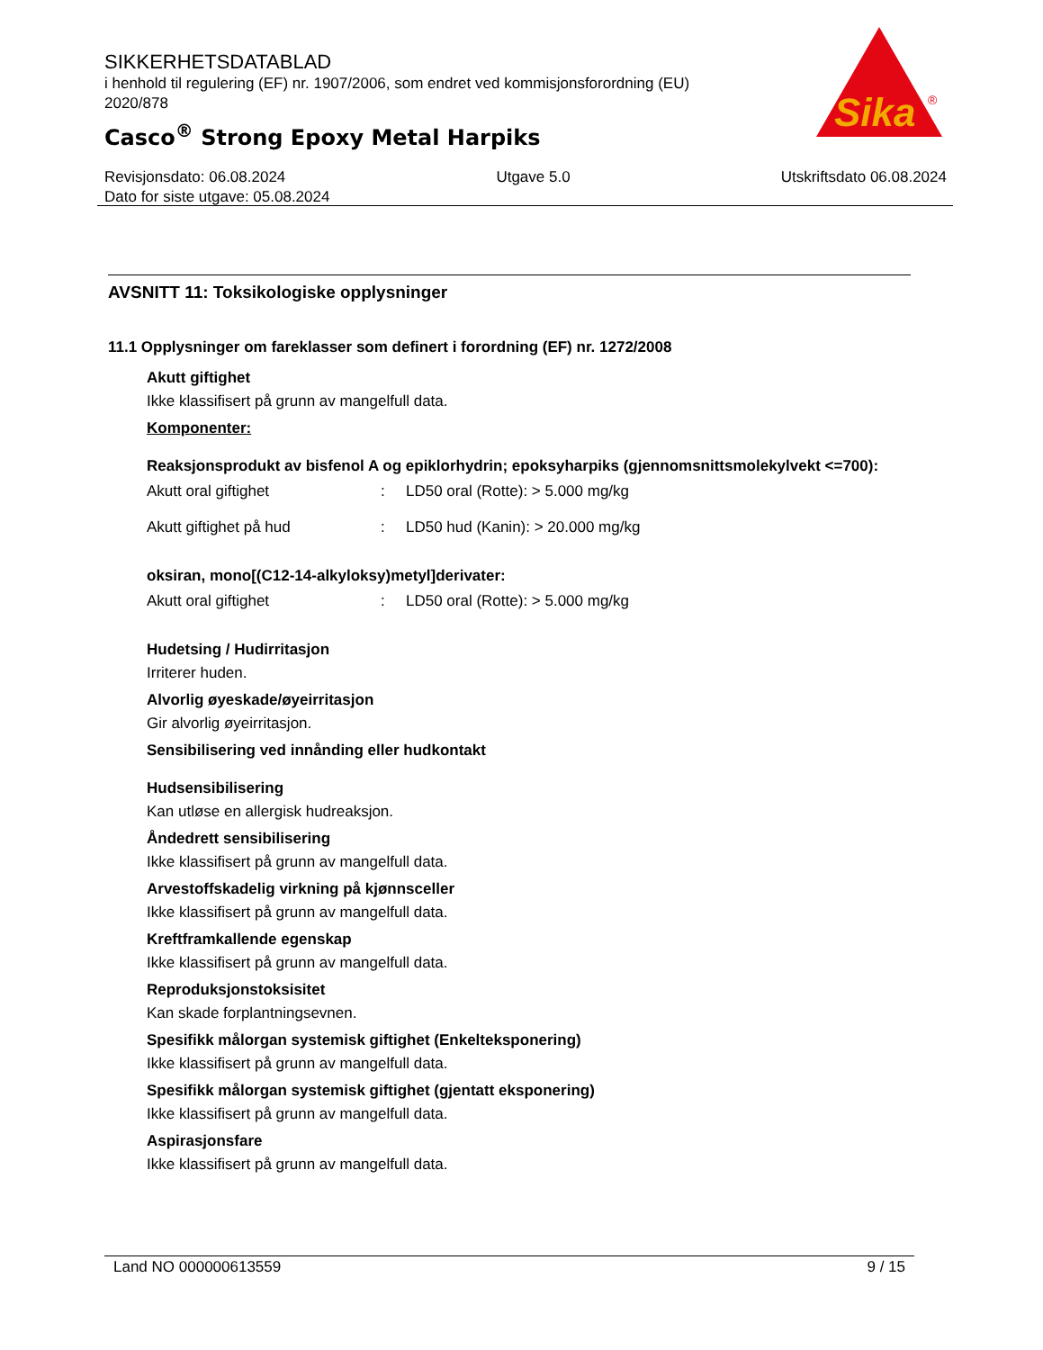SIKKERHETSDATABLAD
i henhold til regulering (EF) nr. 1907/2006, som endret ved kommisjonsforordning (EU) 2020/878
Casco<sup>®</sup> Strong Epoxy Metal Harpiks
Sika
®
Revisjonsdato: 06.08.2024 Utgave 5.0 Utskriftsdato 06.08.2024
Dato for siste utgave: 05.08.2024
AVSNITT 11: Toksikologiske opplysninger
11.1 Opplysninger om fareklasser som definert i forordning (EF) nr. 1272/2008
Akutt giftighet
Ikke klassifisert på grunn av mangelfull data.
Komponenter:
Reaksjonsprodukt av bisfenol A og epiklorhydrin; epoksyharpiks (gjennomsnittsmolekylvekt <=700):
| Akutt oral giftighet | : | LD50 oral (Rotte): > 5.000 mg/kg |
| Akutt giftighet på hud | : | LD50 hud (Kanin): > 20.000 mg/kg |
oksiran, mono[(C12-14-alkyloksy)metyl]derivater:
| Akutt oral giftighet | : | LD50 oral (Rotte): > 5.000 mg/kg |
Hudetsing / Hudirritasjon
Irriterer huden.
Alvorlig øyeskade/øyeirritasjon
Gir alvorlig øyeirritasjon.
Sensibilisering ved innånding eller hudkontakt
Hudsensibilisering
Kan utløse en allergisk hudreaksjon.
Åndedrett sensibilisering
Ikke klassifisert på grunn av mangelfull data.
Arvestoffskadelig virkning på kjønnsceller
Ikke klassifisert på grunn av mangelfull data.
Kreftframkallende egenskap
Ikke klassifisert på grunn av mangelfull data.
Reproduksjonstoksisitet
Kan skade forplantningsevnen.
Spesifikk målorgan systemisk giftighet (Enkelteksponering)
Ikke klassifisert på grunn av mangelfull data.
Spesifikk målorgan systemisk giftighet (gjentatt eksponering)
Ikke klassifisert på grunn av mangelfull data.
Aspirasjonsfare
Ikke klassifisert på grunn av mangelfull data.
Land NO 000000613559 9 / 15